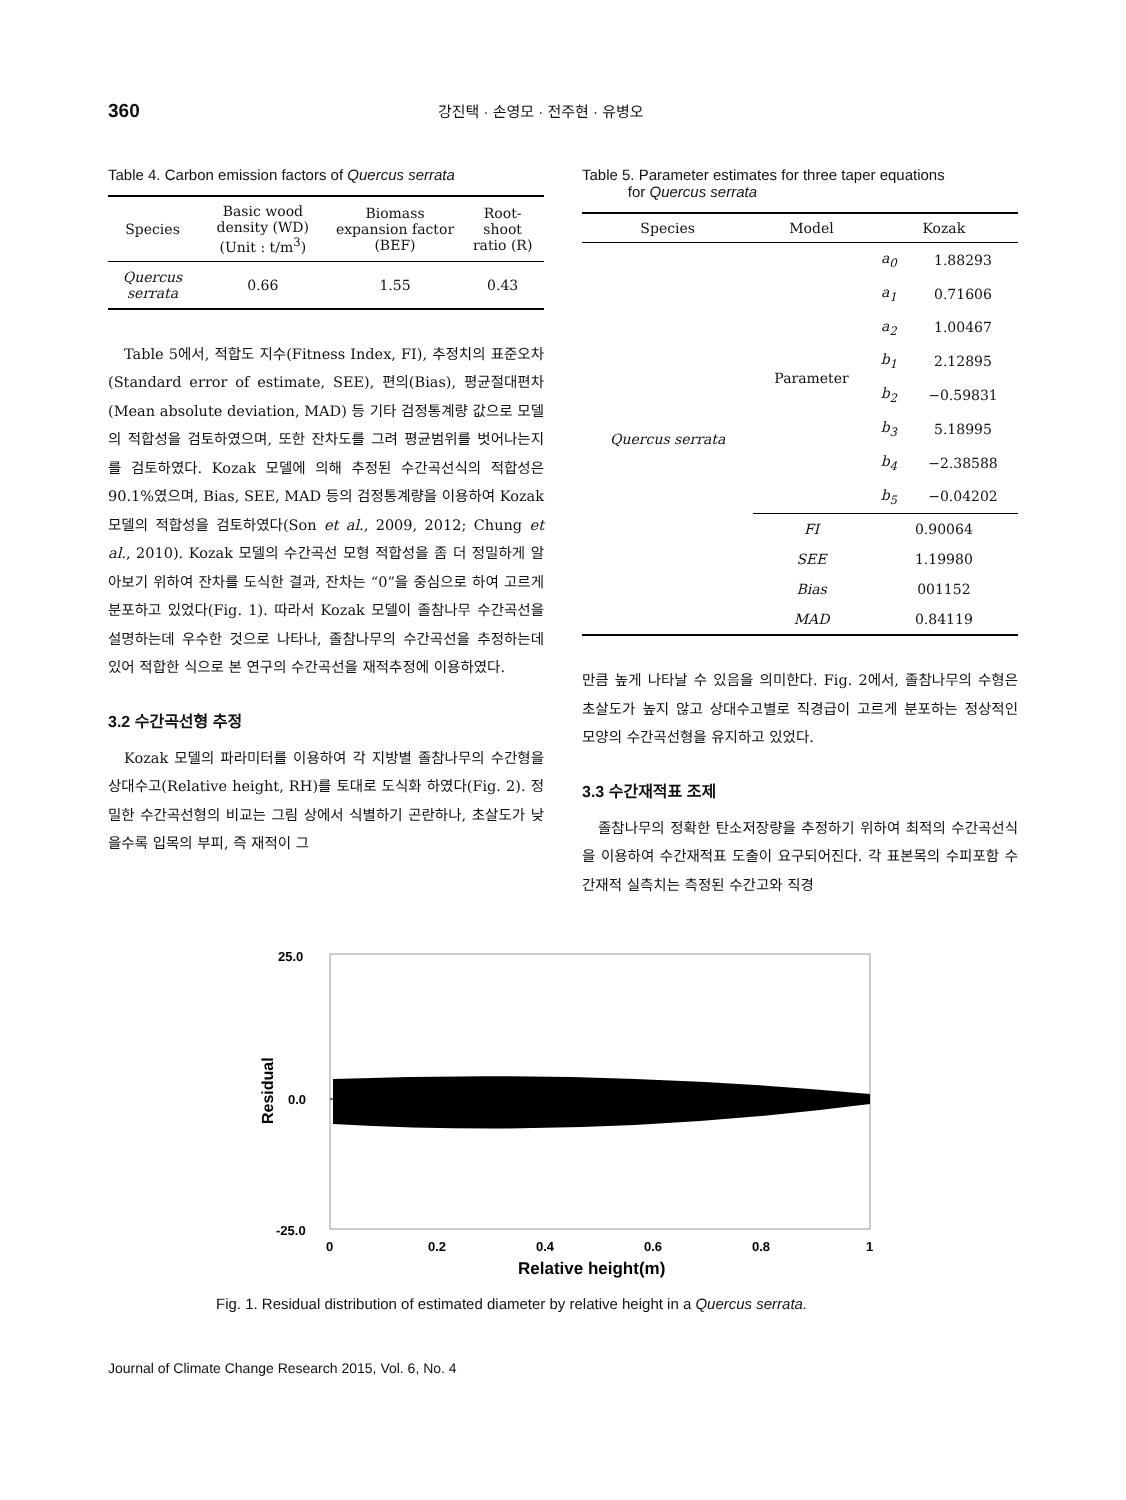360 강진택 · 손영모 · 전주현 · 유병오
Table 4. Carbon emission factors of Quercus serrata
| Species | Basic wood density (WD) (Unit : t/m<sup>3</sup>) | Biomass expansion factor (BEF) | Root-shoot ratio (R) |
| --- | --- | --- | --- |
| Quercus serrata | 0.66 | 1.55 | 0.43 |
Table 5에서, 적합도 지수(Fitness Index, FI), 추정치의 표준오차(Standard error of estimate, SEE), 편의(Bias), 평균절대편차(Mean absolute deviation, MAD) 등 기타 검정통계량 값으로 모델의 적합성을 검토하였으며, 또한 잔차도를 그려 평균범위를 벗어나는지를 검토하였다. Kozak 모델에 의해 추정된 수간곡선식의 적합성은 90.1%였으며, Bias, SEE, MAD 등의 검정통계량을 이용하여 Kozak 모델의 적합성을 검토하였다(Son et al., 2009, 2012; Chung et al., 2010). Kozak 모델의 수간곡선 모형 적합성을 좀 더 정밀하게 알아보기 위하여 잔차를 도식한 결과, 잔차는 “0”을 중심으로 하여 고르게 분포하고 있었다(Fig. 1). 따라서 Kozak 모델이 졸참나무 수간곡선을 설명하는데 우수한 것으로 나타나, 졸참나무의 수간곡선을 추정하는데 있어 적합한 식으로 본 연구의 수간곡선을 재적추정에 이용하였다.
3.2 수간곡선형 추정
Kozak 모델의 파라미터를 이용하여 각 지방별 졸참나무의 수간형을 상대수고(Relative height, RH)를 토대로 도식화 하였다(Fig. 2). 정밀한 수간곡선형의 비교는 그림 상에서 식별하기 곤란하나, 초살도가 낮을수록 입목의 부피, 즉 재적이 그
Table 5. Parameter estimates for three taper equations
for Quercus serrata
| Species | Model | Kozak | |
| --- | --- | --- | --- |
| Quercus serrata | Parameter | a<sub>0</sub> | 1.88293 |
| | | a<sub>1</sub> | 0.71606 |
| | | a<sub>2</sub> | 1.00467 |
| | | b<sub>1</sub> | 2.12895 |
| | | b<sub>2</sub> | −0.59831 |
| | | b<sub>3</sub> | 5.18995 |
| | | b<sub>4</sub> | −2.38588 |
| | | b<sub>5</sub> | −0.04202 |
| | FI | 0.90064 | |
| | SEE | 1.19980 | |
| | Bias | 001152 | |
| | MAD | 0.84119 | |
만큼 높게 나타날 수 있음을 의미한다. Fig. 2에서, 졸참나무의 수형은 초살도가 높지 않고 상대수고별로 직경급이 고르게 분포하는 정상적인 모양의 수간곡선형을 유지하고 있었다.
3.3 수간재적표 조제
졸참나무의 정확한 탄소저장량을 추정하기 위하여 최적의 수간곡선식을 이용하여 수간재적표 도출이 요구되어진다. 각 표본목의 수피포함 수간재적 실측치는 측정된 수간고와 직경
Residual
25.0
0.0
-25.0
0
0.2
0.4
0.6
0.8
1
Relative height(m)
Fig. 1. Residual distribution of estimated diameter by relative height in a Quercus serrata.
Journal of Climate Change Research 2015, Vol. 6, No. 4